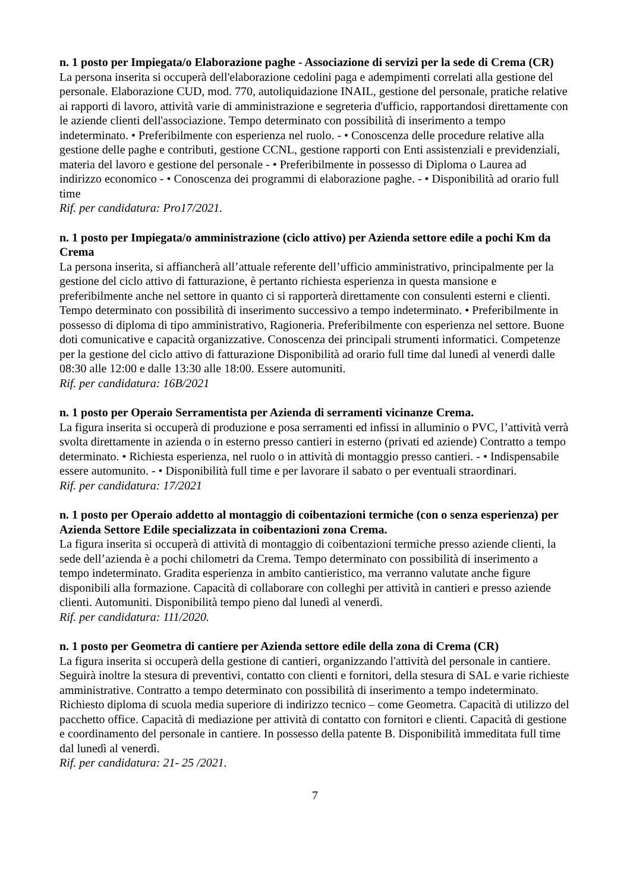n. 1 posto per Impiegata/o Elaborazione paghe - Associazione di servizi per la sede di Crema (CR)
La persona inserita si occuperà dell'elaborazione cedolini paga e adempimenti correlati alla gestione del personale. Elaborazione CUD, mod. 770, autoliquidazione INAIL, gestione del personale, pratiche relative ai rapporti di lavoro, attività varie di amministrazione e segreteria d'ufficio, rapportandosi direttamente con le aziende clienti dell'associazione. Tempo determinato con possibilità di inserimento a tempo indeterminato. • Preferibilmente con esperienza nel ruolo. - • Conoscenza delle procedure relative alla gestione delle paghe e contributi, gestione CCNL, gestione rapporti con Enti assistenziali e previdenziali, materia del lavoro e gestione del personale - • Preferibilmente in possesso di Diploma o Laurea ad indirizzo economico - • Conoscenza dei programmi di elaborazione paghe. - • Disponibilità ad orario full time
Rif. per candidatura: Pro17/2021.
n. 1 posto per Impiegata/o amministrazione (ciclo attivo) per Azienda settore edile a pochi Km da Crema
La persona inserita, si affiancherà all’attuale referente dell’ufficio amministrativo, principalmente per la gestione del ciclo attivo di fatturazione, è pertanto richiesta esperienza in questa mansione e preferibilmente anche nel settore in quanto ci si rapporterà direttamente con consulenti esterni e clienti. Tempo determinato con possibilità di inserimento successivo a tempo indeterminato. • Preferibilmente in possesso di diploma di tipo amministrativo, Ragioneria. Preferibilmente con esperienza nel settore. Buone doti comunicative e capacità organizzative. Conoscenza dei principali strumenti informatici. Competenze per la gestione del ciclo attivo di fatturazione Disponibilità ad orario full time dal lunedì al venerdì dalle 08:30 alle 12:00 e dalle 13:30 alle 18:00. Essere automuniti.
Rif. per candidatura: 16B/2021
n. 1 posto per Operaio Serramentista per Azienda di serramenti vicinanze Crema.
La figura inserita si occuperà di produzione e posa serramenti ed infissi in alluminio o PVC, l’attività verrà svolta direttamente in azienda o in esterno presso cantieri in esterno (privati ed aziende) Contratto a tempo determinato. • Richiesta esperienza, nel ruolo o in attività di montaggio presso cantieri. - • Indispensabile essere automunito. - • Disponibilità full time e per lavorare il sabato o per eventuali straordinari.
Rif. per candidatura: 17/2021
n. 1 posto per Operaio addetto al montaggio di coibentazioni termiche (con o senza esperienza) per Azienda Settore Edile specializzata in coibentazioni zona Crema.
La figura inserita si occuperà di attività di montaggio di coibentazioni termiche presso aziende clienti, la sede dell’azienda è a pochi chilometri da Crema. Tempo determinato con possibilità di inserimento a tempo indeterminato. Gradita esperienza in ambito cantieristico, ma verranno valutate anche figure disponibili alla formazione. Capacità di collaborare con colleghi per attività in cantieri e presso aziende clienti. Automuniti. Disponibilità tempo pieno dal lunedì al venerdì.
Rif. per candidatura: 111/2020.
n. 1 posto per Geometra di cantiere per Azienda settore edile della zona di Crema (CR)
La figura inserita si occuperà della gestione di cantieri, organizzando l'attività del personale in cantiere. Seguirà inoltre la stesura di preventivi, contatto con clienti e fornitori, della stesura di SAL e varie richieste amministrative. Contratto a tempo determinato con possibilità di inserimento a tempo indeterminato. Richiesto diploma di scuola media superiore di indirizzo tecnico – come Geometra. Capacità di utilizzo del pacchetto office. Capacità di mediazione per attività di contatto con fornitori e clienti. Capacità di gestione e coordinamento del personale in cantiere. In possesso della patente B. Disponibilità immeditata full time dal lunedì al venerdì.
Rif. per candidatura: 21- 25 /2021.
7